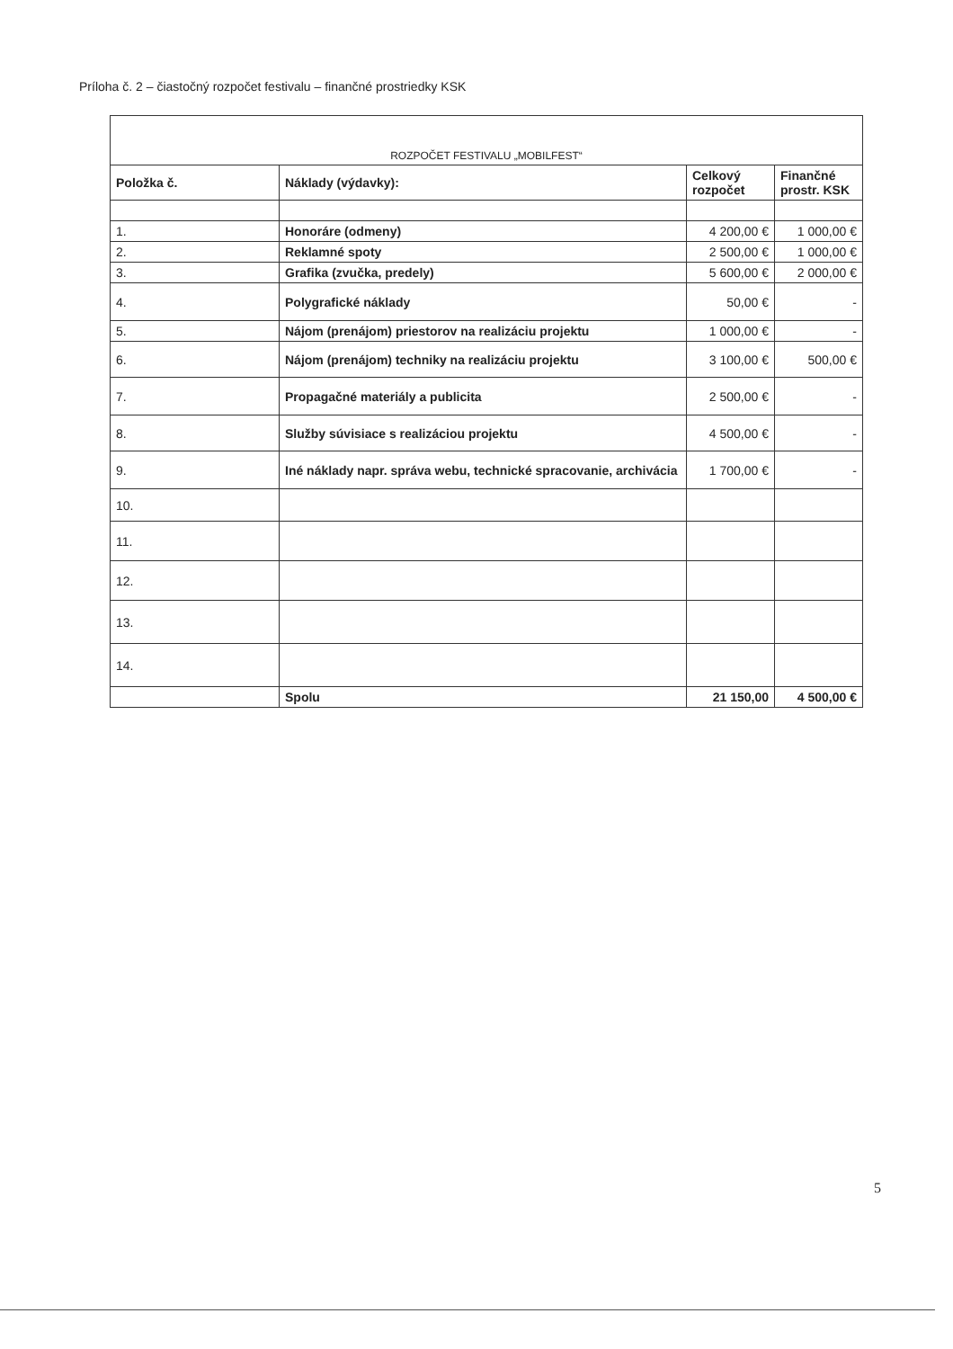Príloha č. 2 – čiastočný rozpočet festivalu – finančné prostriedky KSK
| ROZPOČET FESTIVALU „MOBILFEST“ | | | |
| --- | --- | --- | --- |
| Položka č. | Náklady (výdavky): | Celkový rozpočet | Finančné prostr. KSK |
| 1. | Honoráre (odmeny) | 4 200,00 € | 1 000,00 € |
| 2. | Reklamné spoty | 2 500,00 € | 1 000,00 € |
| 3. | Grafika (zvučka, predely) | 5 600,00 € | 2 000,00 € |
| 4. | Polygrafické náklady | 50,00 € | - |
| 5. | Nájom (prenájom) priestorov na realizáciu projektu | 1 000,00 € | - |
| 6. | Nájom (prenájom) techniky na realizáciu projektu | 3 100,00 € | 500,00 € |
| 7. | Propagačné materiály a publicita | 2 500,00 € | - |
| 8. | Služby súvisiace s realizáciou projektu | 4 500,00 € | - |
| 9. | Iné náklady napr. správa webu, technické spracovanie, archivácia | 1 700,00 € | - |
| 10. | | | |
| 11. | | | |
| 12. | | | |
| 13. | | | |
| 14. | | | |
| | Spolu | 21 150,00 | 4 500,00 € |
5